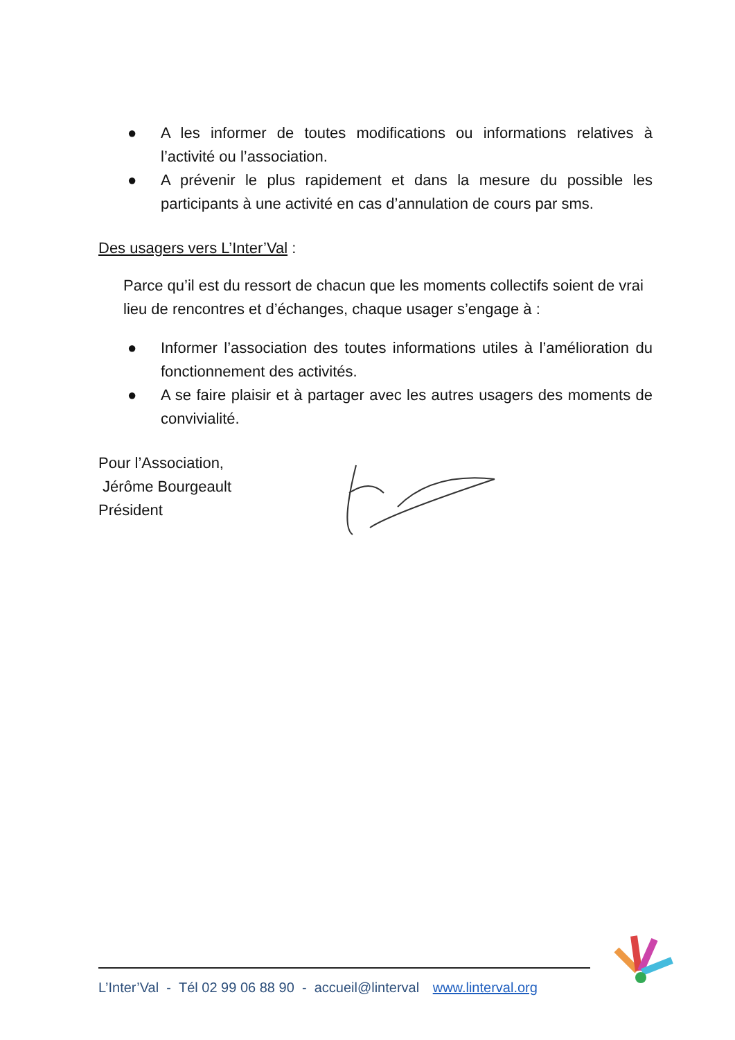● A les informer de toutes modifications ou informations relatives à l’activité ou l’association.
● A prévenir le plus rapidement et dans la mesure du possible les participants à une activité en cas d’annulation de cours par sms.
Des usagers vers L’Inter’Val :
Parce qu’il est du ressort de chacun que les moments collectifs soient de vrai lieu de rencontres et d’échanges, chaque usager s’engage à :
● Informer l’association des toutes informations utiles à l’amélioration du fonctionnement des activités.
● A se faire plaisir et à partager avec les autres usagers des moments de convivialité.
Pour l’Association,
Jérôme Bourgeault
Président
L’Inter’Val - Tél 02 99 06 88 90 - accueil@linterval www.linterval.org